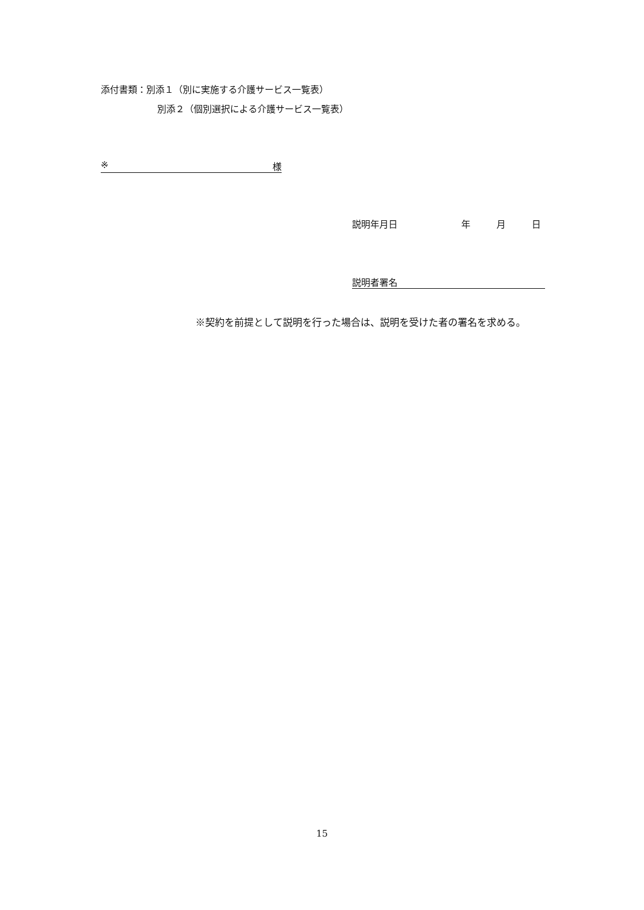添付書類：別添１（別に実施する介護サービス一覧表）
別添２（個別選択による介護サービス一覧表）
※ 様
説明年月日 年 月 日
説明者署名
※契約を前提として説明を行った場合は、説明を受けた者の署名を求める。
15